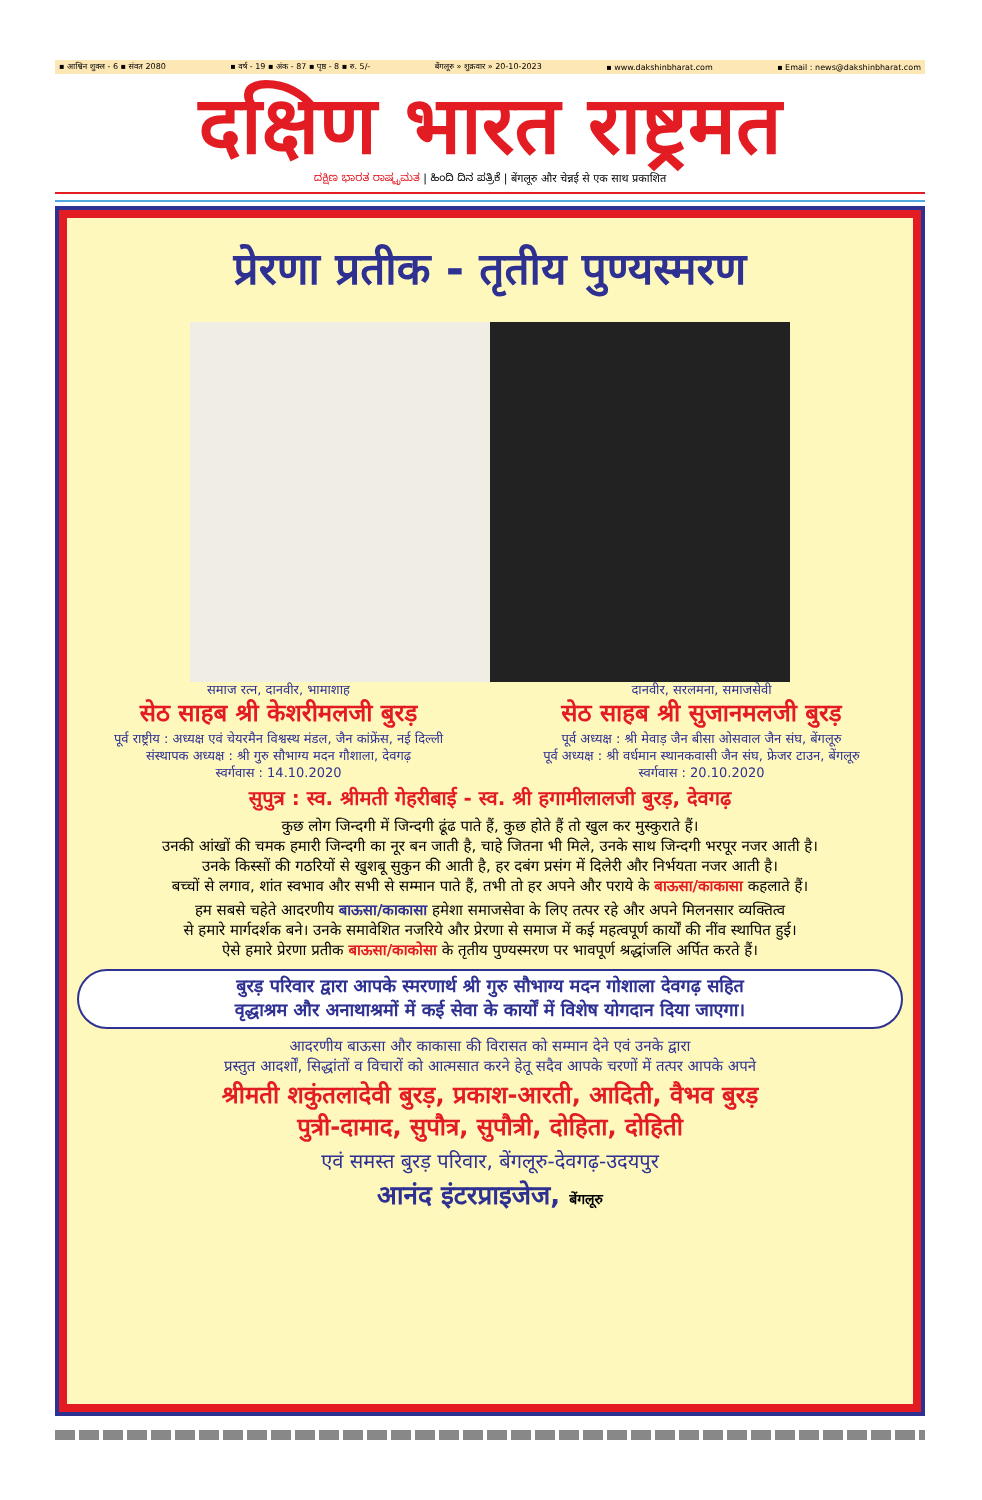▪ आश्विन शुक्ल - 6 ▪ संवत 2080 ▪ वर्ष - 19 ▪ अंक - 87 ▪ पृष्ठ - 8 ▪ रु. 5/- बेंगलूरु » शुक्रवार » 20-10-2023 ▪ www.dakshinbharat.com ▪ Email : news@dakshinbharat.com
दक्षिण भारत राष्ट्रमत
ದಕ್ಷಿಣ ಭಾರತ ರಾಷ್ಟ್ರಮತ | ಹಿಂದಿ ದಿನ ಪತ್ರಿಕೆ | बेंगलूरु और चेन्नई से एक साथ प्रकाशित
प्रेरणा प्रतीक - तृतीय पुण्यस्मरण
समाज रत्न, दानवीर, भामाशाह
सेठ साहब श्री केशरीमलजी बुरड़
पूर्व राष्ट्रीय : अध्यक्ष एवं चेयरमैन विश्वस्थ मंडल, जैन कांफ्रेंस, नई दिल्ली
संस्थापक अध्यक्ष : श्री गुरु सौभाग्य मदन गौशाला, देवगढ़
स्वर्गवास : 14.10.2020
दानवीर, सरलमना, समाजसेवी
सेठ साहब श्री सुजानमलजी बुरड़
पूर्व अध्यक्ष : श्री मेवाड़ जैन बीसा ओसवाल जैन संघ, बेंगलूरु
पूर्व अध्यक्ष : श्री वर्धमान स्थानकवासी जैन संघ, फ्रेजर टाउन, बेंगलूरु
स्वर्गवास : 20.10.2020
सुपुत्र : स्व. श्रीमती गेहरीबाई - स्व. श्री हगामीलालजी बुरड़, देवगढ़
कुछ लोग जिन्दगी में जिन्दगी ढूंढ पाते हैं, कुछ होते हैं तो खुल कर मुस्कुराते हैं।
उनकी आंखों की चमक हमारी जिन्दगी का नूर बन जाती है, चाहे जितना भी मिले, उनके साथ जिन्दगी भरपूर नजर आती है।
उनके किस्सों की गठरियों से खुशबू सुकुन की आती है, हर दबंग प्रसंग में दिलेरी और निर्भयता नजर आती है।
बच्चों से लगाव, शांत स्वभाव और सभी से सम्मान पाते हैं, तभी तो हर अपने और पराये के बाऊसा/काकासा कहलाते हैं।
हम सबसे चहेते आदरणीय बाऊसा/काकासा हमेशा समाजसेवा के लिए तत्पर रहे और अपने मिलनसार व्यक्तित्व
से हमारे मार्गदर्शक बने। उनके समावेशित नजरिये और प्रेरणा से समाज में कई महत्वपूर्ण कार्यों की नींव स्थापित हुई।
ऐसे हमारे प्रेरणा प्रतीक बाऊसा/काकोसा के तृतीय पुण्यस्मरण पर भावपूर्ण श्रद्धांजलि अर्पित करते हैं।
बुरड़ परिवार द्वारा आपके स्मरणार्थ श्री गुरु सौभाग्य मदन गोशाला देवगढ़ सहित
वृद्धाश्रम और अनाथाश्रमों में कई सेवा के कार्यों में विशेष योगदान दिया जाएगा।
आदरणीय बाऊसा और काकासा की विरासत को सम्मान देने एवं उनके द्वारा
प्रस्तुत आदर्शों, सिद्धांतों व विचारों को आत्मसात करने हेतू सदैव आपके चरणों में तत्पर आपके अपने
श्रीमती शकुंतलादेवी बुरड़, प्रकाश-आरती, आदिती, वैभव बुरड़
पुत्री-दामाद, सुपौत्र, सुपौत्री, दोहिता, दोहिती
एवं समस्त बुरड़ परिवार, बेंगलूरु-देवगढ़-उदयपुर
आनंद इंटरप्राइजेज, बेंगलूरु